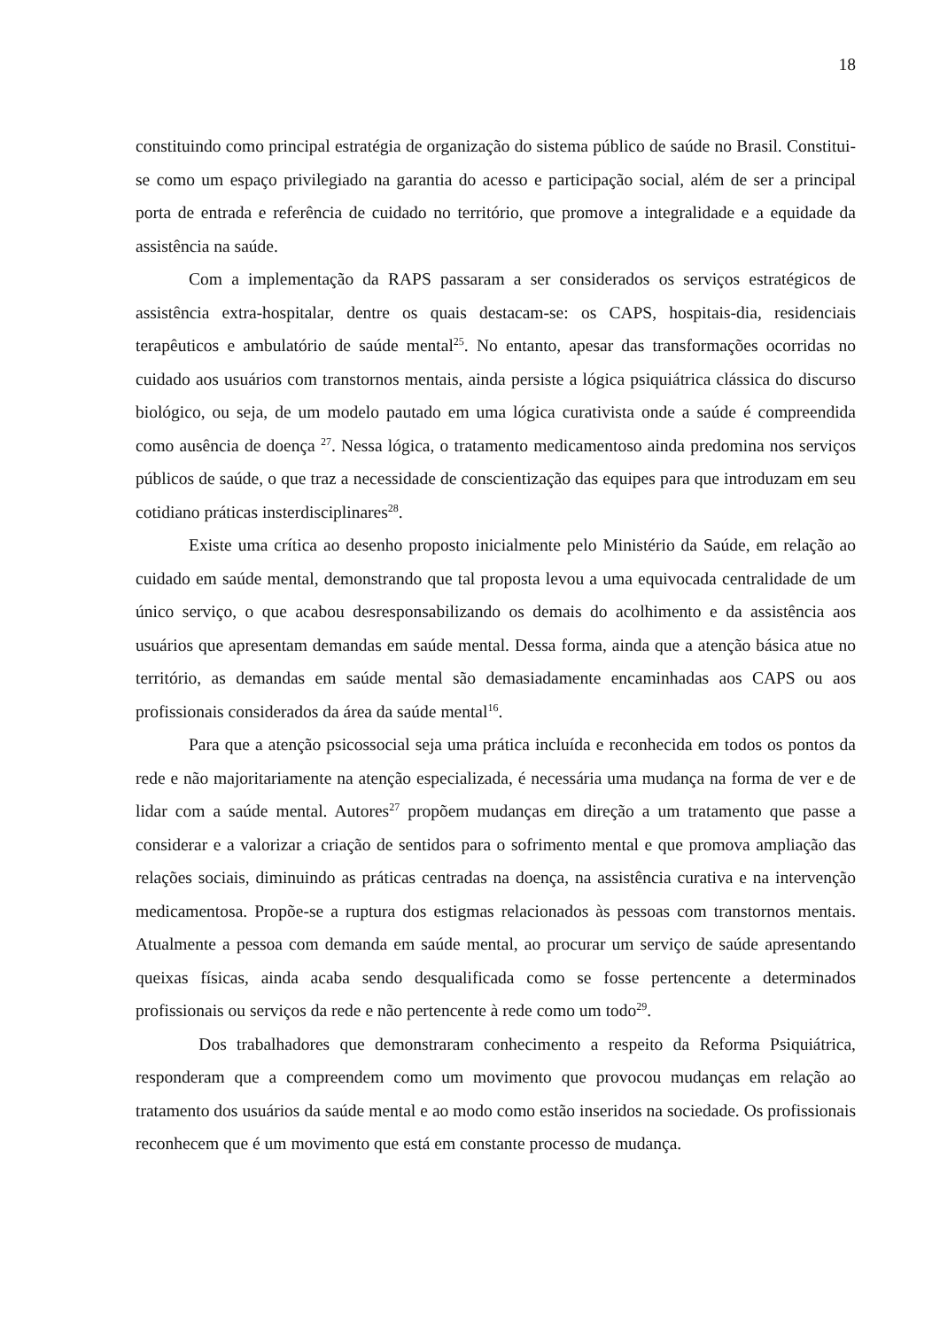18
constituindo como principal estratégia de organização do sistema público de saúde no Brasil. Constitui-se como um espaço privilegiado na garantia do acesso e participação social, além de ser a principal porta de entrada e referência de cuidado no território, que promove a integralidade e a equidade da assistência na saúde.
Com a implementação da RAPS passaram a ser considerados os serviços estratégicos de assistência extra-hospitalar, dentre os quais destacam-se: os CAPS, hospitais-dia, residenciais terapêuticos e ambulatório de saúde mental<sup>25</sup>. No entanto, apesar das transformações ocorridas no cuidado aos usuários com transtornos mentais, ainda persiste a lógica psiquiátrica clássica do discurso biológico, ou seja, de um modelo pautado em uma lógica curativista onde a saúde é compreendida como ausência de doença <sup>27</sup>. Nessa lógica, o tratamento medicamentoso ainda predomina nos serviços públicos de saúde, o que traz a necessidade de conscientização das equipes para que introduzam em seu cotidiano práticas insterdisciplinares<sup>28</sup>.
Existe uma crítica ao desenho proposto inicialmente pelo Ministério da Saúde, em relação ao cuidado em saúde mental, demonstrando que tal proposta levou a uma equivocada centralidade de um único serviço, o que acabou desresponsabilizando os demais do acolhimento e da assistência aos usuários que apresentam demandas em saúde mental. Dessa forma, ainda que a atenção básica atue no território, as demandas em saúde mental são demasiadamente encaminhadas aos CAPS ou aos profissionais considerados da área da saúde mental<sup>16</sup>.
Para que a atenção psicossocial seja uma prática incluída e reconhecida em todos os pontos da rede e não majoritariamente na atenção especializada, é necessária uma mudança na forma de ver e de lidar com a saúde mental. Autores<sup>27</sup> propõem mudanças em direção a um tratamento que passe a considerar e a valorizar a criação de sentidos para o sofrimento mental e que promova ampliação das relações sociais, diminuindo as práticas centradas na doença, na assistência curativa e na intervenção medicamentosa. Propõe-se a ruptura dos estigmas relacionados às pessoas com transtornos mentais. Atualmente a pessoa com demanda em saúde mental, ao procurar um serviço de saúde apresentando queixas físicas, ainda acaba sendo desqualificada como se fosse pertencente a determinados profissionais ou serviços da rede e não pertencente à rede como um todo<sup>29</sup>.
Dos trabalhadores que demonstraram conhecimento a respeito da Reforma Psiquiátrica, responderam que a compreendem como um movimento que provocou mudanças em relação ao tratamento dos usuários da saúde mental e ao modo como estão inseridos na sociedade. Os profissionais reconhecem que é um movimento que está em constante processo de mudança.